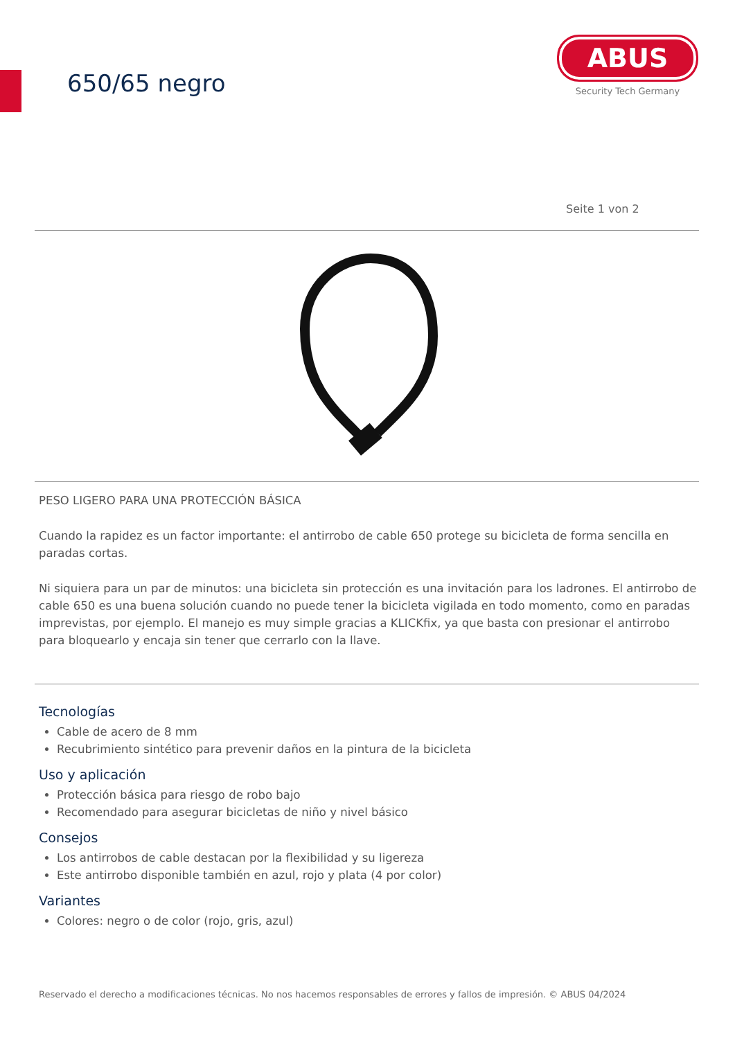650/65 negro
ABUS
Security Tech Germany
Seite 1 von 2
PESO LIGERO PARA UNA PROTECCIÓN BÁSICA
Cuando la rapidez es un factor importante: el antirrobo de cable 650 protege su bicicleta de forma sencilla en paradas cortas.
Ni siquiera para un par de minutos: una bicicleta sin protección es una invitación para los ladrones. El antirrobo de cable 650 es una buena solución cuando no puede tener la bicicleta vigilada en todo momento, como en paradas imprevistas, por ejemplo. El manejo es muy simple gracias a KLICKfix, ya que basta con presionar el antirrobo para bloquearlo y encaja sin tener que cerrarlo con la llave.
Tecnologías
Cable de acero de 8 mm
Recubrimiento sintético para prevenir daños en la pintura de la bicicleta
Uso y aplicación
Protección básica para riesgo de robo bajo
Recomendado para asegurar bicicletas de niño y nivel básico
Consejos
Los antirrobos de cable destacan por la flexibilidad y su ligereza
Este antirrobo disponible también en azul, rojo y plata (4 por color)
Variantes
Colores: negro o de color (rojo, gris, azul)
Reservado el derecho a modificaciones técnicas. No nos hacemos responsables de errores y fallos de impresión. © ABUS 04/2024